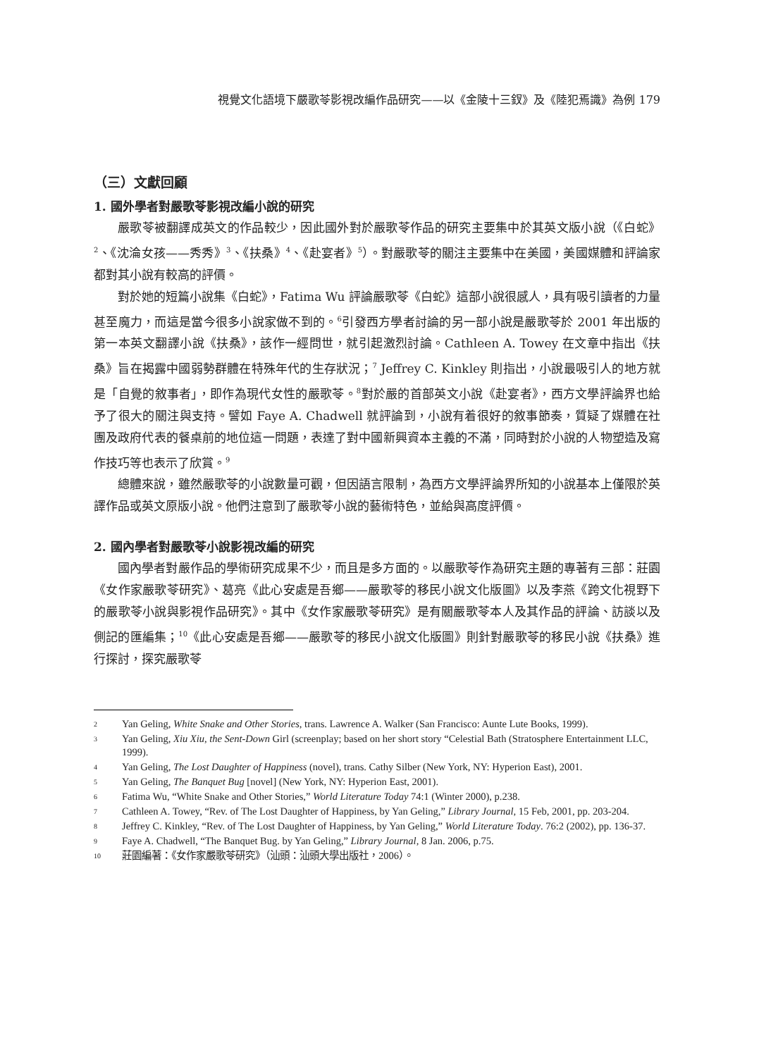視覺文化語境下嚴歌苓影視改編作品研究——以《金陵十三釵》及《陸犯焉識》為例 179
（三）文獻回顧
1. 國外學者對嚴歌苓影視改編小說的研究
嚴歌苓被翻譯成英文的作品較少，因此國外對於嚴歌苓作品的研究主要集中於其英文版小說（《白蛇》<sup>2</sup>、《沈淪女孩——秀秀》<sup>3</sup>、《扶桑》<sup>4</sup>、《赴宴者》<sup>5</sup>）。對嚴歌苓的關注主要集中在美國，美國媒體和評論家都對其小說有較高的評價。
對於她的短篇小說集《白蛇》，Fatima Wu 評論嚴歌苓《白蛇》這部小說很感人，具有吸引讀者的力量甚至魔力，而這是當今很多小說家做不到的。<sup>6</sup>引發西方學者討論的另一部小說是嚴歌苓於 2001 年出版的第一本英文翻譯小說《扶桑》，該作一經問世，就引起激烈討論。Cathleen A. Towey 在文章中指出《扶桑》旨在揭露中國弱勢群體在特殊年代的生存狀況；<sup>7</sup> Jeffrey C. Kinkley 則指出，小說最吸引人的地方就是「自覺的敘事者」，即作為現代女性的嚴歌苓。<sup>8</sup>對於嚴的首部英文小說《赴宴者》，西方文學評論界也給予了很大的關注與支持。譬如 Faye A. Chadwell 就評論到，小說有着很好的敘事節奏，質疑了媒體在社團及政府代表的餐桌前的地位這一問題，表達了對中國新興資本主義的不滿，同時對於小說的人物塑造及寫作技巧等也表示了欣賞。<sup>9</sup>
總體來說，雖然嚴歌苓的小說數量可觀，但因語言限制，為西方文學評論界所知的小說基本上僅限於英譯作品或英文原版小說。他們注意到了嚴歌苓小說的藝術特色，並給與高度評價。
2. 國內學者對嚴歌苓小說影視改編的研究
國內學者對嚴作品的學術研究成果不少，而且是多方面的。以嚴歌苓作為研究主題的專著有三部：莊園《女作家嚴歌苓研究》、葛亮《此心安處是吾鄉——嚴歌苓的移民小說文化版圖》以及李燕《跨文化視野下的嚴歌苓小說與影視作品研究》。其中《女作家嚴歌苓研究》是有關嚴歌苓本人及其作品的評論、訪談以及側記的匯編集；<sup>10</sup>《此心安處是吾鄉——嚴歌苓的移民小說文化版圖》則針對嚴歌苓的移民小說《扶桑》進行探討，探究嚴歌苓
2 Yan Geling, White Snake and Other Stories, trans. Lawrence A. Walker (San Francisco: Aunte Lute Books, 1999).
3 Yan Geling, Xiu Xiu, the Sent-Down Girl (screenplay; based on her short story “Celestial Bath (Stratosphere Entertainment LLC, 1999).
4 Yan Geling, The Lost Daughter of Happiness (novel), trans. Cathy Silber (New York, NY: Hyperion East), 2001.
5 Yan Geling, The Banquet Bug [novel] (New York, NY: Hyperion East, 2001).
6 Fatima Wu, “White Snake and Other Stories,” World Literature Today 74:1 (Winter 2000), p.238.
7 Cathleen A. Towey, “Rev. of The Lost Daughter of Happiness, by Yan Geling,” Library Journal, 15 Feb, 2001, pp. 203-204.
8 Jeffrey C. Kinkley, “Rev. of The Lost Daughter of Happiness, by Yan Geling,” World Literature Today. 76:2 (2002), pp. 136-37.
9 Faye A. Chadwell, “The Banquet Bug. by Yan Geling,” Library Journal, 8 Jan. 2006, p.75.
10 莊園編著：《女作家嚴歌苓研究》（汕頭：汕頭大學出版社，2006）。